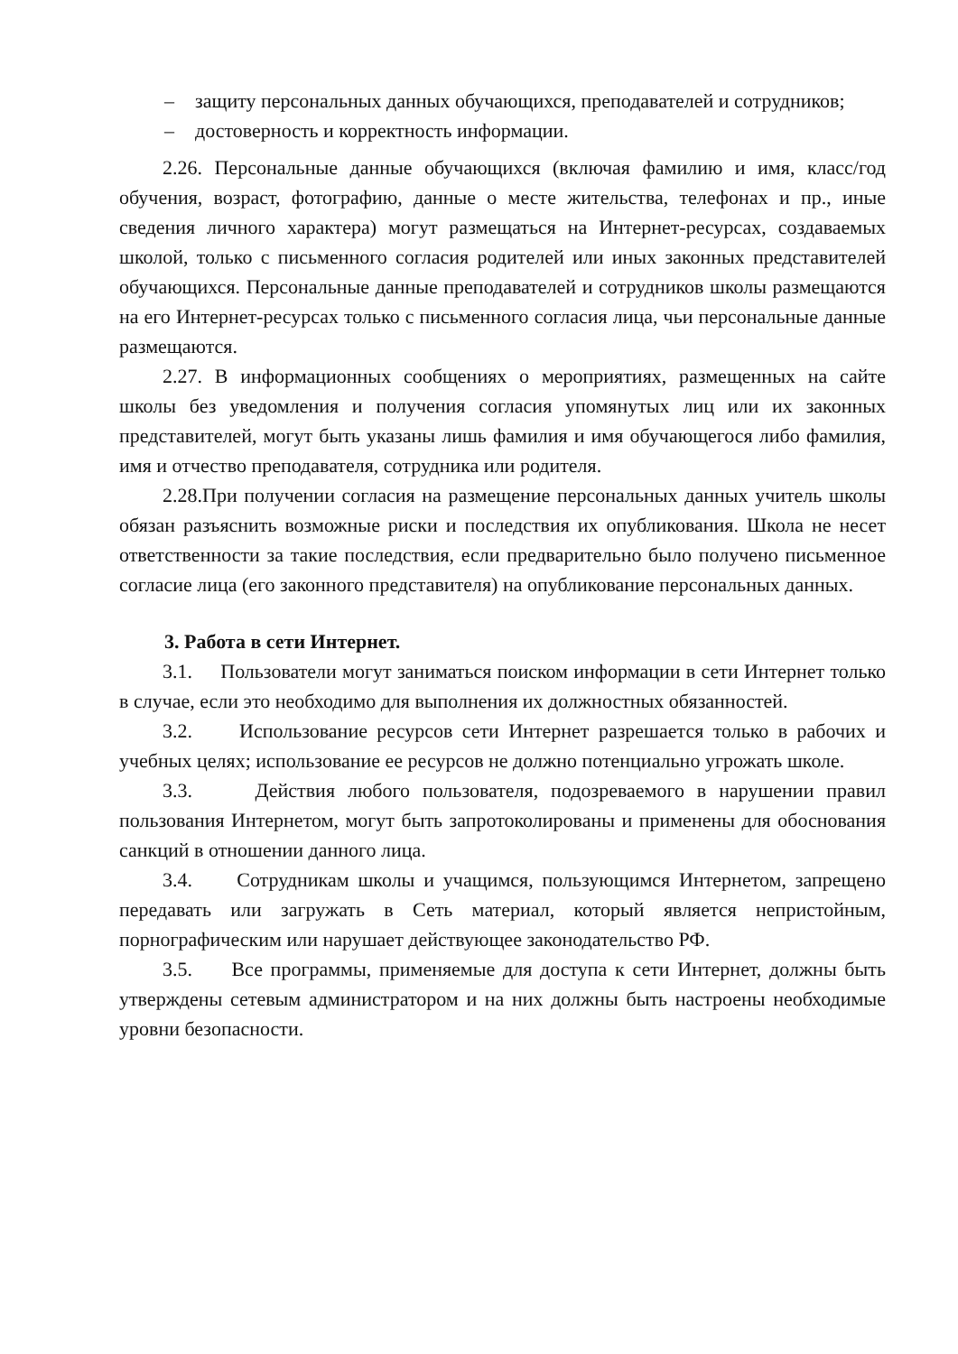– защиту персональных данных обучающихся, преподавателей и сотрудников;
– достоверность и корректность информации.
2.26. Персональные данные обучающихся (включая фамилию и имя, класс/год обучения, возраст, фотографию, данные о месте жительства, телефонах и пр., иные сведения личного характера) могут размещаться на Интернет-ресурсах, создаваемых школой, только с письменного согласия родителей или иных законных представителей обучающихся. Персональные данные преподавателей и сотрудников школы размещаются на его Интернет-ресурсах только с письменного согласия лица, чьи персональные данные размещаются.
2.27. В информационных сообщениях о мероприятиях, размещенных на сайте школы без уведомления и получения согласия упомянутых лиц или их законных представителей, могут быть указаны лишь фамилия и имя обучающегося либо фамилия, имя и отчество преподавателя, сотрудника или родителя.
2.28.При получении согласия на размещение персональных данных учитель школы обязан разъяснить возможные риски и последствия их опубликования. Школа не несет ответственности за такие последствия, если предварительно было получено письменное согласие лица (его законного представителя) на опубликование персональных данных.
3. Работа в сети Интернет.
3.1. Пользователи могут заниматься поиском информации в сети Интернет только в случае, если это необходимо для выполнения их должностных обязанностей.
3.2. Использование ресурсов сети Интернет разрешается только в рабочих и учебных целях; использование ее ресурсов не должно потенциально угрожать школе.
3.3. Действия любого пользователя, подозреваемого в нарушении правил пользования Интернетом, могут быть запротоколированы и применены для обоснования санкций в отношении данного лица.
3.4. Сотрудникам школы и учащимся, пользующимся Интернетом, запрещено передавать или загружать в Сеть материал, который является непристойным, порнографическим или нарушает действующее законодательство РФ.
3.5. Все программы, применяемые для доступа к сети Интернет, должны быть утверждены сетевым администратором и на них должны быть настроены необходимые уровни безопасности.